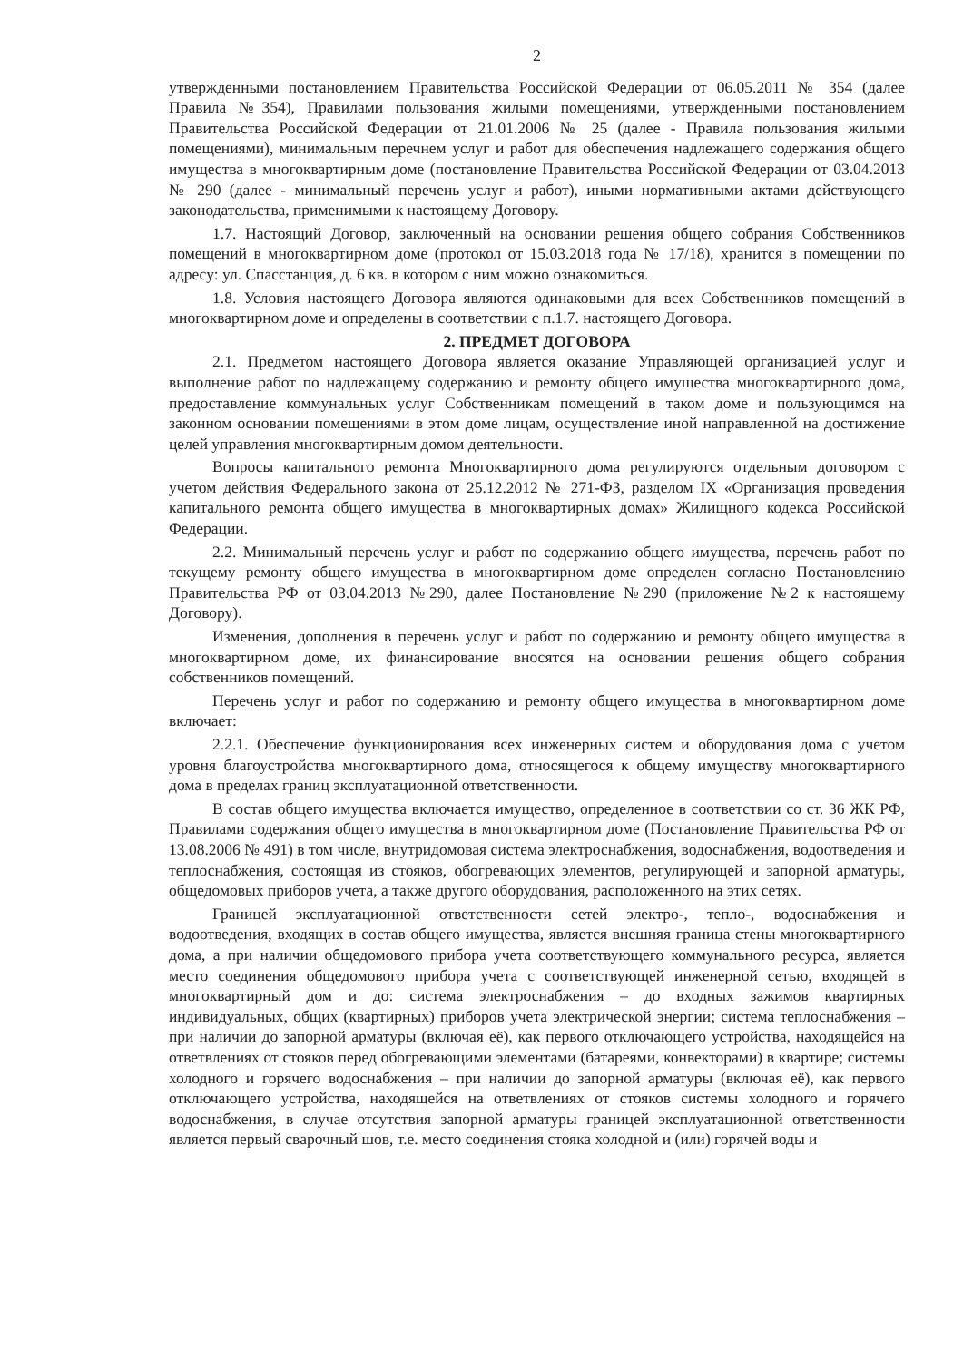2
утвержденными постановлением Правительства Российской Федерации от 06.05.2011 № 354 (далее Правила №354), Правилами пользования жилыми помещениями, утвержденными постановлением Правительства Российской Федерации от 21.01.2006 № 25 (далее - Правила пользования жилыми помещениями), минимальным перечнем услуг и работ для обеспечения надлежащего содержания общего имущества в многоквартирным доме (постановление Правительства Российской Федерации от 03.04.2013 № 290 (далее - минимальный перечень услуг и работ), иными нормативными актами действующего законодательства, применимыми к настоящему Договору.
1.7. Настоящий Договор, заключенный на основании решения общего собрания Собственников помещений в многоквартирном доме (протокол от 15.03.2018 года № 17/18), хранится в помещении по адресу: ул. Спасстанция, д. 6 кв. в котором с ним можно ознакомиться.
1.8. Условия настоящего Договора являются одинаковыми для всех Собственников помещений в многоквартирном доме и определены в соответствии с п.1.7. настоящего Договора.
2. ПРЕДМЕТ ДОГОВОРА
2.1. Предметом настоящего Договора является оказание Управляющей организацией услуг и выполнение работ по надлежащему содержанию и ремонту общего имущества многоквартирного дома, предоставление коммунальных услуг Собственникам помещений в таком доме и пользующимся на законном основании помещениями в этом доме лицам, осуществление иной направленной на достижение целей управления многоквартирным домом деятельности.
Вопросы капитального ремонта Многоквартирного дома регулируются отдельным договором с учетом действия Федерального закона от 25.12.2012 № 271-ФЗ, разделом IX «Организация проведения капитального ремонта общего имущества в многоквартирных домах» Жилищного кодекса Российской Федерации.
2.2. Минимальный перечень услуг и работ по содержанию общего имущества, перечень работ по текущему ремонту общего имущества в многоквартирном доме определен согласно Постановлению Правительства РФ от 03.04.2013 №290, далее Постановление №290 (приложение №2 к настоящему Договору).
Изменения, дополнения в перечень услуг и работ по содержанию и ремонту общего имущества в многоквартирном доме, их финансирование вносятся на основании решения общего собрания собственников помещений.
Перечень услуг и работ по содержанию и ремонту общего имущества в многоквартирном доме включает:
2.2.1. Обеспечение функционирования всех инженерных систем и оборудования дома с учетом уровня благоустройства многоквартирного дома, относящегося к общему имуществу многоквартирного дома в пределах границ эксплуатационной ответственности.
В состав общего имущества включается имущество, определенное в соответствии со ст. 36 ЖК РФ, Правилами содержания общего имущества в многоквартирном доме (Постановление Правительства РФ от 13.08.2006 № 491) в том числе, внутридомовая система электроснабжения, водоснабжения, водоотведения и теплоснабжения, состоящая из стояков, обогревающих элементов, регулирующей и запорной арматуры, общедомовых приборов учета, а также другого оборудования, расположенного на этих сетях.
Границей эксплуатационной ответственности сетей электро-, тепло-, водоснабжения и водоотведения, входящих в состав общего имущества, является внешняя граница стены многоквартирного дома, а при наличии общедомового прибора учета соответствующего коммунального ресурса, является место соединения общедомового прибора учета с соответствующей инженерной сетью, входящей в многоквартирный дом и до: система электроснабжения – до входных зажимов квартирных индивидуальных, общих (квартирных) приборов учета электрической энергии; система теплоснабжения – при наличии до запорной арматуры (включая её), как первого отключающего устройства, находящейся на ответвлениях от стояков перед обогревающими элементами (батареями, конвекторами) в квартире; системы холодного и горячего водоснабжения – при наличии до запорной арматуры (включая её), как первого отключающего устройства, находящейся на ответвлениях от стояков системы холодного и горячего водоснабжения, в случае отсутствия запорной арматуры границей эксплуатационной ответственности является первый сварочный шов, т.е. место соединения стояка холодной и (или) горячей воды и